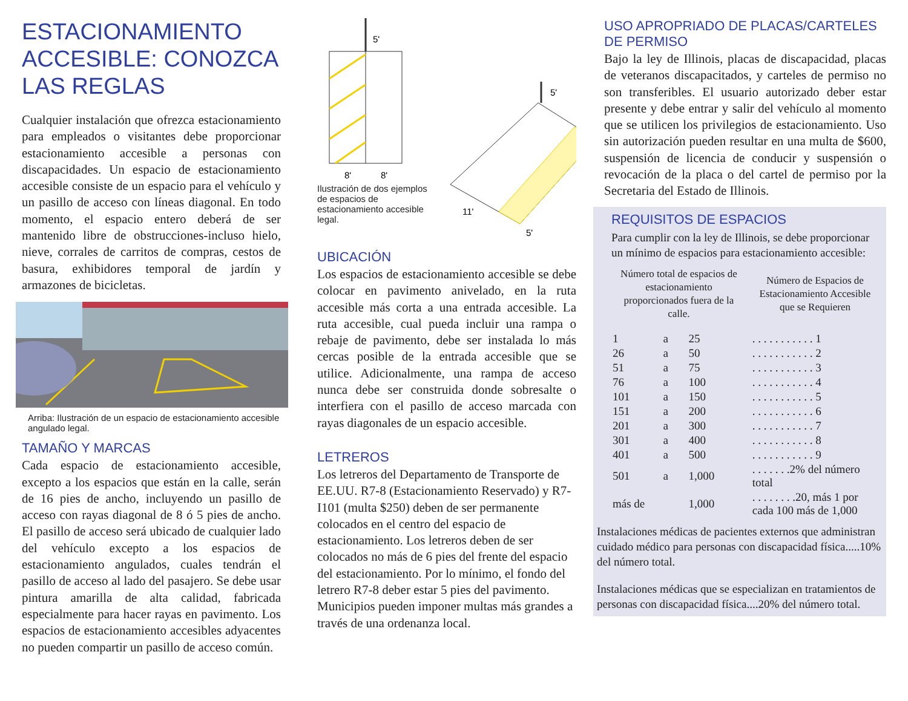ESTACIONAMIENTO ACCESIBLE: CONOZCA LAS REGLAS
Cualquier instalación que ofrezca estacionamiento para empleados o visitantes debe proporcionar estacionamiento accesible a personas con discapacidades. Un espacio de estacionamiento accesible consiste de un espacio para el vehículo y un pasillo de acceso con líneas diagonal. En todo momento, el espacio entero deberá de ser mantenido libre de obstrucciones-incluso hielo, nieve, corrales de carritos de compras, cestos de basura, exhibidores temporal de jardín y armazones de bicicletas.
Arriba: Ilustración de un espacio de estacionamiento accesible angulado legal.
TAMAÑO Y MARCAS
Cada espacio de estacionamiento accesible, excepto a los espacios que están en la calle, serán de 16 pies de ancho, incluyendo un pasillo de acceso con rayas diagonal de 8 ó 5 pies de ancho. El pasillo de acceso será ubicado de cualquier lado del vehículo excepto a los espacios de estacionamiento angulados, cuales tendrán el pasillo de acceso al lado del pasajero. Se debe usar pintura amarilla de alta calidad, fabricada especialmente para hacer rayas en pavimento. Los espacios de estacionamiento accesibles adyacentes no pueden compartir un pasillo de acceso común.
5'
8'
8'
Ilustración de dos ejemplos de espacios de estacionamiento accesible legal.
5'
11'
5'
UBICACIÓN
Los espacios de estacionamiento accesible se debe colocar en pavimento anivelado, en la ruta accesible más corta a una entrada accesible. La ruta accesible, cual pueda incluir una rampa o rebaje de pavimento, debe ser instalada lo más cercas posible de la entrada accesible que se utilice. Adicionalmente, una rampa de acceso nunca debe ser construida donde sobresalte o interfiera con el pasillo de acceso marcada con rayas diagonales de un espacio accesible.
LETREROS
Los letreros del Departamento de Transporte de EE.UU. R7-8 (Estacionamiento Reservado) y R7-I101 (multa $250) deben de ser permanente colocados en el centro del espacio de estacionamiento. Los letreros deben de ser colocados no más de 6 pies del frente del espacio del estacionamiento. Por lo mínimo, el fondo del letrero R7-8 deber estar 5 pies del pavimento. Municipios pueden imponer multas más grandes a través de una ordenanza local.
USO APROPRIADO DE PLACAS/CARTELES DE PERMISO
Bajo la ley de Illinois, placas de discapacidad, placas de veteranos discapacitados, y carteles de permiso no son transferibles. El usuario autorizado deber estar presente y debe entrar y salir del vehículo al momento que se utilicen los privilegios de estacionamiento. Uso sin autorización pueden resultar en una multa de $600, suspensión de licencia de conducir y suspensión o revocación de la placa o del cartel de permiso por la Secretaria del Estado de Illinois.
REQUISITOS DE ESPACIOS
Para cumplir con la ley de Illinois, se debe proporcionar un mínimo de espacios para estacionamiento accesible:
| Número total de espacios de estacionamiento proporcionados fuera de la calle. | | | Número de Espacios de Estacionamiento Accesible que se Requieren |
| --- | --- | --- | --- |
| 1 | a | 25 | . . . . . . . . . . . 1 |
| 26 | a | 50 | . . . . . . . . . . . 2 |
| 51 | a | 75 | . . . . . . . . . . . 3 |
| 76 | a | 100 | . . . . . . . . . . . 4 |
| 101 | a | 150 | . . . . . . . . . . . 5 |
| 151 | a | 200 | . . . . . . . . . . . 6 |
| 201 | a | 300 | . . . . . . . . . . . 7 |
| 301 | a | 400 | . . . . . . . . . . . 8 |
| 401 | a | 500 | . . . . . . . . . . . 9 |
| 501 | a | 1,000 | . . . . . . .2% del número total |
| más de | | 1,000 | . . . . . . . .20, más 1 por cada 100 más de 1,000 |
Instalaciones médicas de pacientes externos que administran cuidado médico para personas con discapacidad física.....10% del número total.
Instalaciones médicas que se especializan en tratamientos de personas con discapacidad física....20% del número total.